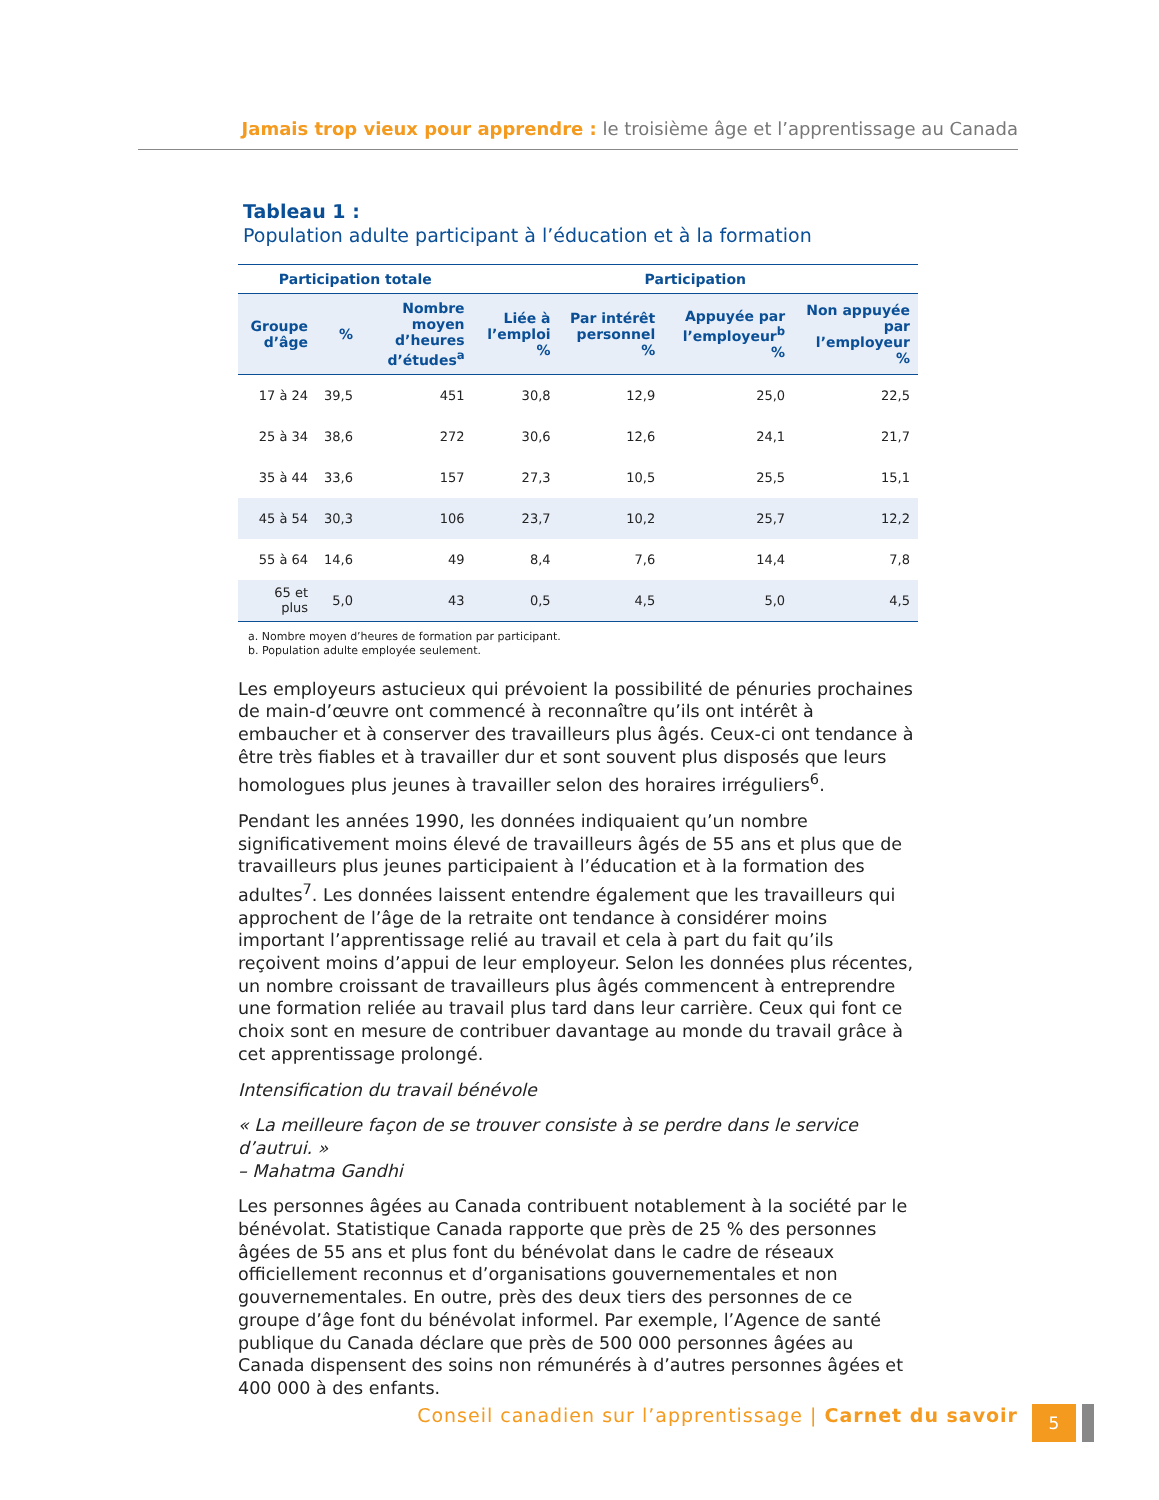Jamais trop vieux pour apprendre : le troisième âge et l’apprentissage au Canada
Tableau 1 :
Population adulte participant à l’éducation et à la formation
| Participation totale | | | Participation | | | |
| --- | --- | --- | --- | --- | --- | --- |
| Groupe d’âge | % | Nombre moyen d’heures d’études<sup>a</sup> | Liée à l’emploi % | Par intérêt personnel % | Appuyée par l’employeur<sup>b</sup> % | Non appuyée par l’employeur % |
| 17 à 24 | 39,5 | 451 | 30,8 | 12,9 | 25,0 | 22,5 |
| 25 à 34 | 38,6 | 272 | 30,6 | 12,6 | 24,1 | 21,7 |
| 35 à 44 | 33,6 | 157 | 27,3 | 10,5 | 25,5 | 15,1 |
| 45 à 54 | 30,3 | 106 | 23,7 | 10,2 | 25,7 | 12,2 |
| 55 à 64 | 14,6 | 49 | 8,4 | 7,6 | 14,4 | 7,8 |
| 65 et plus | 5,0 | 43 | 0,5 | 4,5 | 5,0 | 4,5 |
a. Nombre moyen d’heures de formation par participant.
b. Population adulte employée seulement.
Les employeurs astucieux qui prévoient la possibilité de pénuries prochaines de main-d’œuvre ont commencé à reconnaître qu’ils ont intérêt à embaucher et à conserver des travailleurs plus âgés. Ceux-ci ont tendance à être très fiables et à travailler dur et sont souvent plus disposés que leurs homologues plus jeunes à travailler selon des horaires irréguliers<sup>6</sup>.
Pendant les années 1990, les données indiquaient qu’un nombre significativement moins élevé de travailleurs âgés de 55 ans et plus que de travailleurs plus jeunes participaient à l’éducation et à la formation des adultes<sup>7</sup>. Les données laissent entendre également que les travailleurs qui approchent de l’âge de la retraite ont tendance à considérer moins important l’apprentissage relié au travail et cela à part du fait qu’ils reçoivent moins d’appui de leur employeur. Selon les données plus récentes, un nombre croissant de travailleurs plus âgés commencent à entreprendre une formation reliée au travail plus tard dans leur carrière. Ceux qui font ce choix sont en mesure de contribuer davantage au monde du travail grâce à cet apprentissage prolongé.
Intensification du travail bénévole
« La meilleure façon de se trouver consiste à se perdre dans le service d’autrui. »
– Mahatma Gandhi
Les personnes âgées au Canada contribuent notablement à la société par le bénévolat. Statistique Canada rapporte que près de 25 % des personnes âgées de 55 ans et plus font du bénévolat dans le cadre de réseaux officiellement reconnus et d’organisations gouvernementales et non gouvernementales. En outre, près des deux tiers des personnes de ce groupe d’âge font du bénévolat informel. Par exemple, l’Agence de santé publique du Canada déclare que près de 500 000 personnes âgées au Canada dispensent des soins non rémunérés à d’autres personnes âgées et 400 000 à des enfants.
Conseil canadien sur l’apprentissage | Carnet du savoir
5